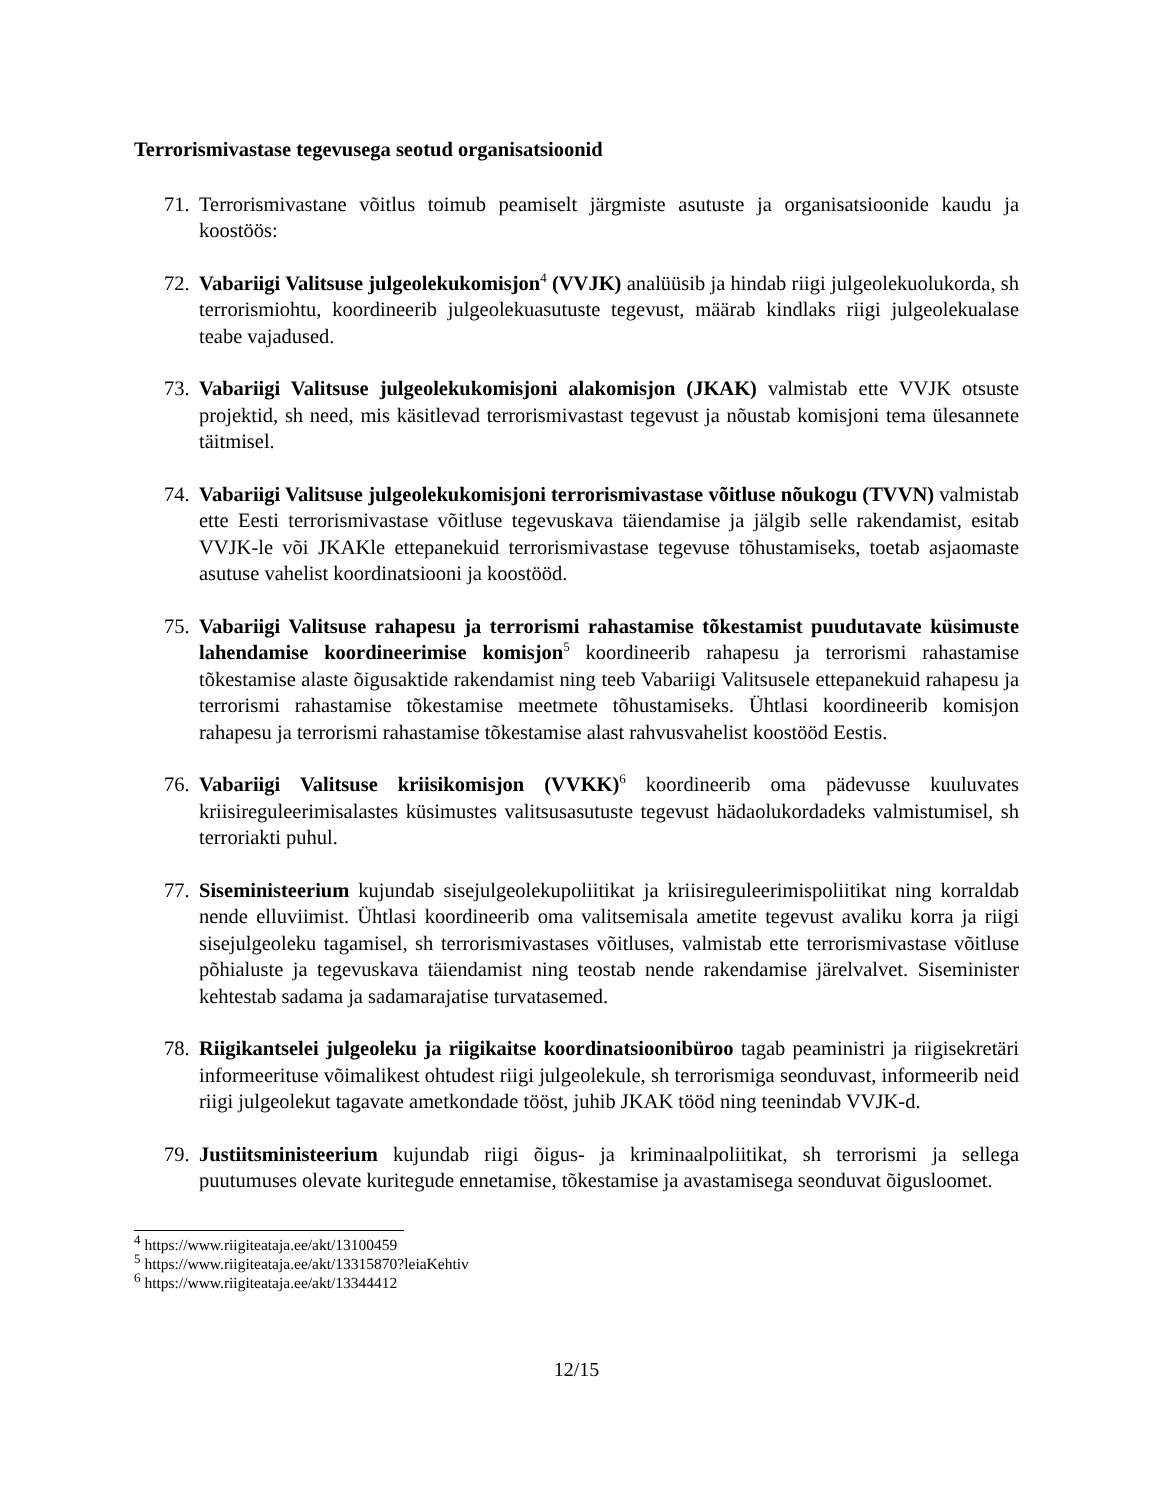Terrorismivastase tegevusega seotud organisatsioonid
71. Terrorismivastane võitlus toimub peamiselt järgmiste asutuste ja organisatsioonide kaudu ja koostöös:
72. Vabariigi Valitsuse julgeolekukomisjon<sup>4</sup> (VVJK) analüüsib ja hindab riigi julgeolekuolukorda, sh terrorismiohtu, koordineerib julgeolekuasutuste tegevust, määrab kindlaks riigi julgeolekualase teabe vajadused.
73. Vabariigi Valitsuse julgeolekukomisjoni alakomisjon (JKAK) valmistab ette VVJK otsuste projektid, sh need, mis käsitlevad terrorismivastast tegevust ja nõustab komisjoni tema ülesannete täitmisel.
74. Vabariigi Valitsuse julgeolekukomisjoni terrorismivastase võitluse nõukogu (TVVN) valmistab ette Eesti terrorismivastase võitluse tegevuskava täiendamise ja jälgib selle rakendamist, esitab VVJK-le või JKAKle ettepanekuid terrorismivastase tegevuse tõhustamiseks, toetab asjaomaste asutuse vahelist koordinatsiooni ja koostööd.
75. Vabariigi Valitsuse rahapesu ja terrorismi rahastamise tõkestamist puudutavate küsimuste lahendamise koordineerimise komisjon<sup>5</sup> koordineerib rahapesu ja terrorismi rahastamise tõkestamise alaste õigusaktide rakendamist ning teeb Vabariigi Valitsusele ettepanekuid rahapesu ja terrorismi rahastamise tõkestamise meetmete tõhustamiseks. Ühtlasi koordineerib komisjon rahapesu ja terrorismi rahastamise tõkestamise alast rahvusvahelist koostööd Eestis.
76. Vabariigi Valitsuse kriisikomisjon (VVKK)<sup>6</sup> koordineerib oma pädevusse kuuluvates kriisireguleerimisalastes küsimustes valitsusasutuste tegevust hädaolukordadeks valmistumisel, sh terroriakti puhul.
77. Siseministeerium kujundab sisejulgeolekupoliitikat ja kriisireguleerimispoliitikat ning korraldab nende elluviimist. Ühtlasi koordineerib oma valitsemisala ametite tegevust avaliku korra ja riigi sisejulgeoleku tagamisel, sh terrorismivastases võitluses, valmistab ette terrorismivastase võitluse põhialuste ja tegevuskava täiendamist ning teostab nende rakendamise järelvalvet. Siseminister kehtestab sadama ja sadamarajatise turvatasemed.
78. Riigikantselei julgeoleku ja riigikaitse koordinatsioonibüroo tagab peaministri ja riigisekretäri informeerituse võimalikest ohtudest riigi julgeolekule, sh terrorismiga seonduvast, informeerib neid riigi julgeolekut tagavate ametkondade tööst, juhib JKAK tööd ning teenindab VVJK-d.
79. Justiitsministeerium kujundab riigi õigus- ja kriminaalpoliitikat, sh terrorismi ja sellega puutumuses olevate kuritegude ennetamise, tõkestamise ja avastamisega seonduvat õigusloomet.
<sup>4</sup> https://www.riigiteataja.ee/akt/13100459
<sup>5</sup> https://www.riigiteataja.ee/akt/13315870?leiaKehtiv
<sup>6</sup> https://www.riigiteataja.ee/akt/13344412
12/15